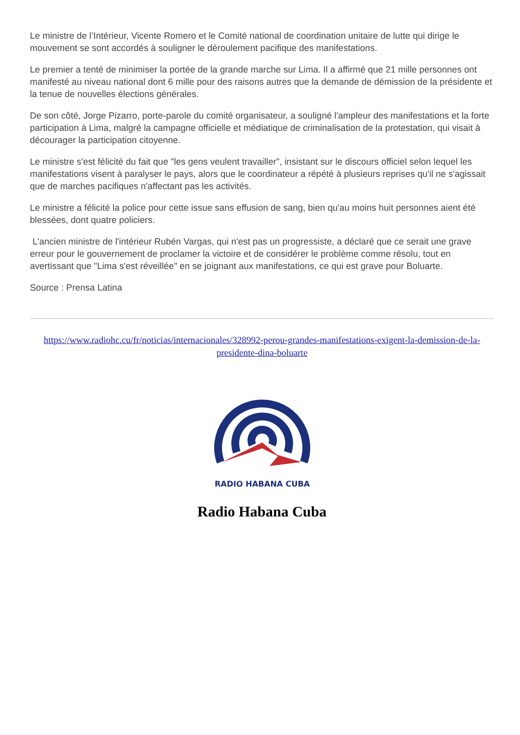Le ministre de l’Intérieur, Vicente Romero et le Comité national de coordination unitaire de lutte qui dirige le mouvement se sont accordés à souligner le déroulement pacifique des manifestations.
Le premier a tenté de minimiser la portée de la grande marche sur Lima. Il a affirmé que 21 mille personnes ont manifesté au niveau national dont 6 mille pour des raisons autres que la demande de démission de la présidente et la tenue de nouvelles élections générales.
De son côté, Jorge Pizarro, porte-parole du comité organisateur, a souligné l'ampleur des manifestations et la forte participation à Lima, malgré la campagne officielle et médiatique de criminalisation de la protestation, qui visait à décourager la participation citoyenne.
Le ministre s'est félicité du fait que "les gens veulent travailler", insistant sur le discours officiel selon lequel les manifestations visent à paralyser le pays, alors que le coordinateur a répété à plusieurs reprises qu'il ne s'agissait que de marches pacifiques n'affectant pas les activités.
Le ministre a félicité la police pour cette issue sans effusion de sang, bien qu'au moins huit personnes aient été blessées, dont quatre policiers.
L'ancien ministre de l'intérieur Rubén Vargas, qui n'est pas un progressiste, a déclaré que ce serait une grave erreur pour le gouvernement de proclamer la victoire et de considérer le problème comme résolu, tout en avertissant que "Lima s'est réveillée" en se joignant aux manifestations, ce qui est grave pour Boluarte.
Source : Prensa Latina
https://www.radiohc.cu/fr/noticias/internacionales/328992-perou-grandes-manifestations-exigent-la-demission-de-la-presidente-dina-boluarte
RADIO HABANA CUBA
Radio Habana Cuba